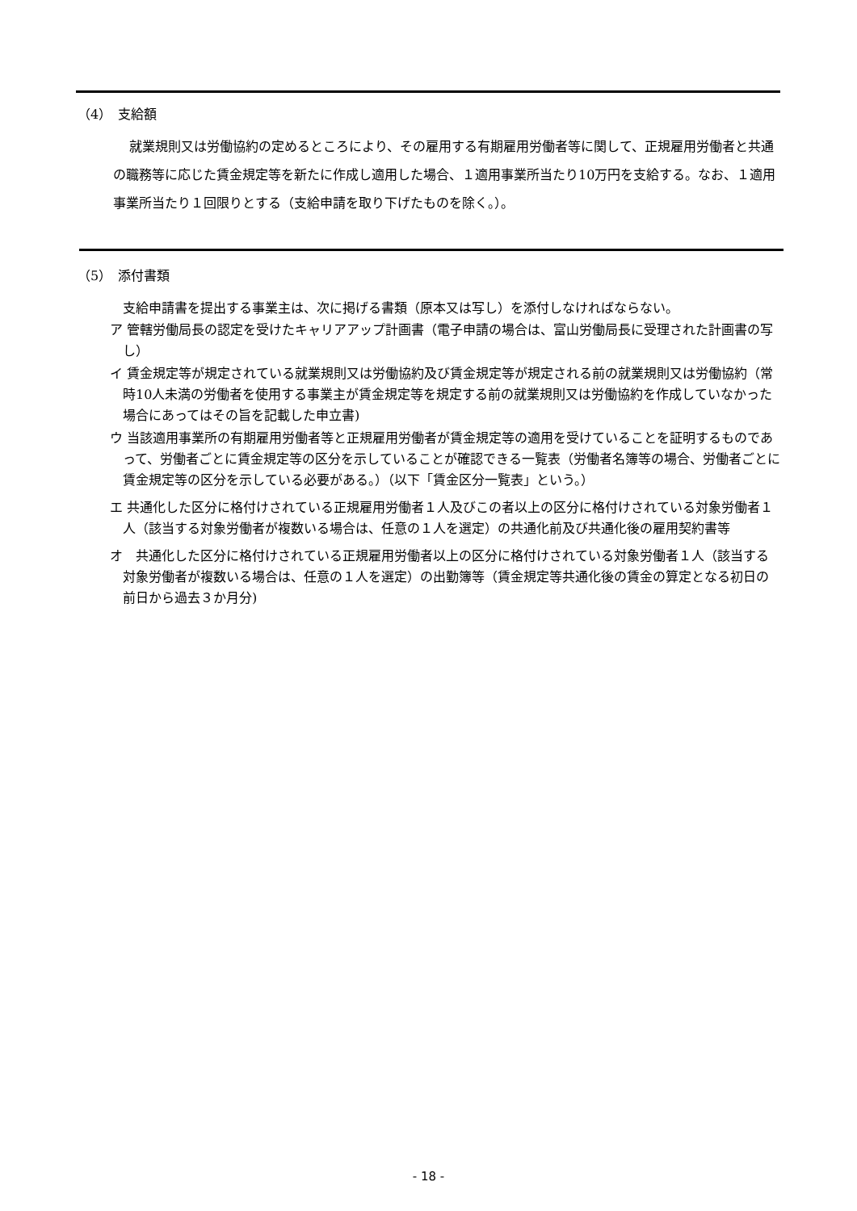（4）　支給額
就業規則又は労働協約の定めるところにより、その雇用する有期雇用労働者等に関して、正規雇用労働者と共通の職務等に応じた賃金規定等を新たに作成し適用した場合、１適用事業所当たり10万円を支給する。なお、１適用事業所当たり１回限りとする（支給申請を取り下げたものを除く。）。
（5）　添付書類
支給申請書を提出する事業主は、次に掲げる書類（原本又は写し）を添付しなければならない。
ア 管轄労働局長の認定を受けたキャリアアップ計画書（電子申請の場合は、富山労働局長に受理された計画書の写し）
イ 賃金規定等が規定されている就業規則又は労働協約及び賃金規定等が規定される前の就業規則又は労働協約（常時10人未満の労働者を使用する事業主が賃金規定等を規定する前の就業規則又は労働協約を作成していなかった場合にあってはその旨を記載した申立書)
ウ 当該適用事業所の有期雇用労働者等と正規雇用労働者が賃金規定等の適用を受けていることを証明するものであって、労働者ごとに賃金規定等の区分を示していることが確認できる一覧表（労働者名簿等の場合、労働者ごとに賃金規定等の区分を示している必要がある。）（以下「賃金区分一覧表」という。）
エ 共通化した区分に格付けされている正規雇用労働者１人及びこの者以上の区分に格付けされている対象労働者１人（該当する対象労働者が複数いる場合は、任意の１人を選定）の共通化前及び共通化後の雇用契約書等
オ　共通化した区分に格付けされている正規雇用労働者以上の区分に格付けされている対象労働者１人（該当する対象労働者が複数いる場合は、任意の１人を選定）の出勤簿等（賃金規定等共通化後の賃金の算定となる初日の前日から過去３か月分)
- 18 -